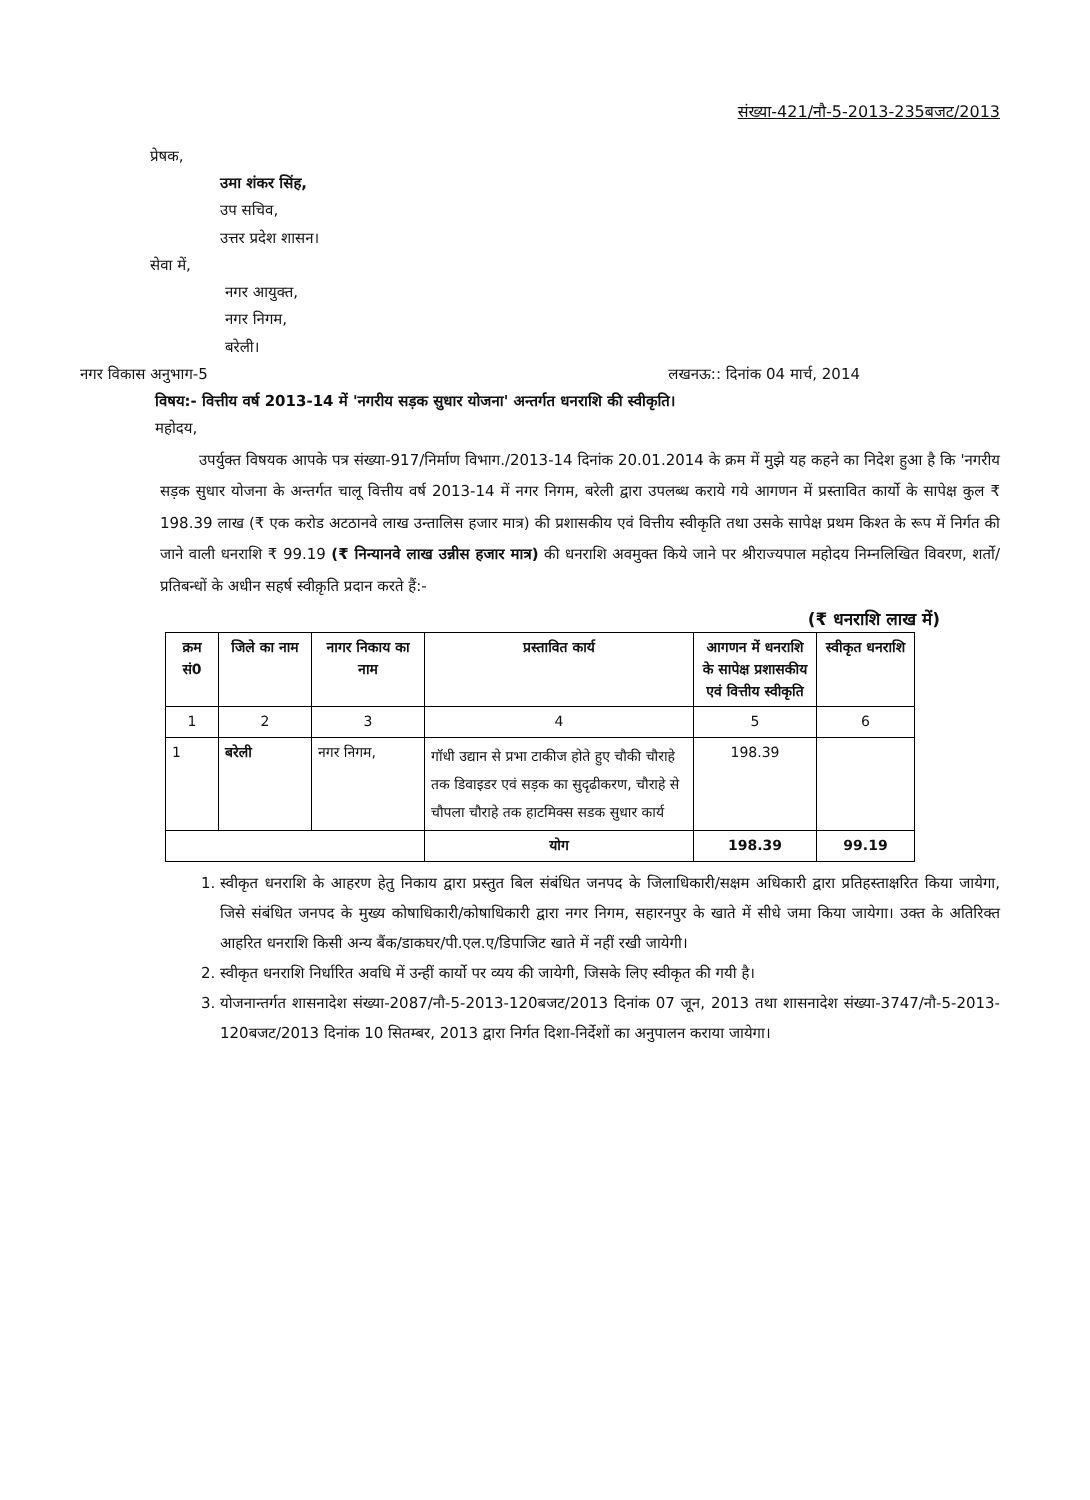संख्या-421/नौ-5-2013-235बजट/2013
प्रेषक,
उमा शंकर सिंह,
उप सचिव,
उत्तर प्रदेश शासन।
सेवा में,
नगर आयुक्त,
नगर निगम,
बरेली।
नगर विकास अनुभाग-5 लखनऊ:: दिनांक 04 मार्च, 2014
विषय:- वित्तीय वर्ष 2013-14 में 'नगरीय सड़क सुधार योजना' अन्तर्गत धनराशि की स्वीकृति।
महोदय,
उपर्युक्त विषयक आपके पत्र संख्या-917/निर्माण विभाग./2013-14 दिनांक 20.01.2014 के क्रम में मुझे यह कहने का निदेश हुआ है कि 'नगरीय सड़क सुधार योजना के अन्तर्गत चालू वित्तीय वर्ष 2013-14 में नगर निगम, बरेली द्वारा उपलब्ध कराये गये आगणन में प्रस्तावित कार्यो के सापेक्ष कुल ₹ 198.39 लाख (₹ एक करोड अटठानवे लाख उन्तालिस हजार मात्र) की प्रशासकीय एवं वित्तीय स्वीकृति तथा उसके सापेक्ष प्रथम किश्त के रूप में निर्गत की जाने वाली धनराशि ₹ 99.19 (₹ निन्यानवे लाख उन्नीस हजार मात्र) की धनराशि अवमुक्त किये जाने पर श्रीराज्यपाल महोदय निम्नलिखित विवरण, शर्तो/प्रतिबन्धों के अधीन सहर्ष स्वीक़ृति प्रदान करते हैं:-
(₹ धनराशि लाख में)
| क्रम सं0 | जिले का नाम | नागर निकाय का नाम | प्रस्तावित कार्य | आगणन में धनराशि के सापेक्ष प्रशासकीय एवं वित्तीय स्वीकृति | स्वीकृत धनराशि |
| --- | --- | --- | --- | --- | --- |
| 1 | 2 | 3 | 4 | 5 | 6 |
| 1 | बरेली | नगर निगम, | गॉधी उद्यान से प्रभा टाकीज होते हुए चौकी चौराहे तक डिवाइडर एवं सड़क का सुदृढीकरण, चौराहे से चौपला चौराहे तक हाटमिक्स सडक सुधार कार्य | 198.39 | |
| | | | योग | 198.39 | 99.19 |
1. स्वीकृत धनराशि के आहरण हेतु निकाय द्वारा प्रस्तुत बिल संबंधित जनपद के जिलाधिकारी/सक्षम अधिकारी द्वारा प्रतिहस्ताक्षरित किया जायेगा, जिसे संबंधित जनपद के मुख्य कोषाधिकारी/कोषाधिकारी द्वारा नगर निगम, सहारनपुर के खाते में सीधे जमा किया जायेगा। उक्त के अतिरिक्त आहरित धनराशि किसी अन्य बैंक/डाकघर/पी.एल.ए/डिपाजिट खाते में नहीं रखी जायेगी।
2. स्वीकृत धनराशि निर्धारित अवधि में उन्हीं कार्यो पर व्यय की जायेगी, जिसके लिए स्वीकृत की गयी है।
3. योजनान्तर्गत शासनादेश संख्या-2087/नौ-5-2013-120बजट/2013 दिनांक 07 जून, 2013 तथा शासनादेश संख्या-3747/नौ-5-2013-120बजट/2013 दिनांक 10 सितम्बर, 2013 द्वारा निर्गत दिशा-निर्देशों का अनुपालन कराया जायेगा।